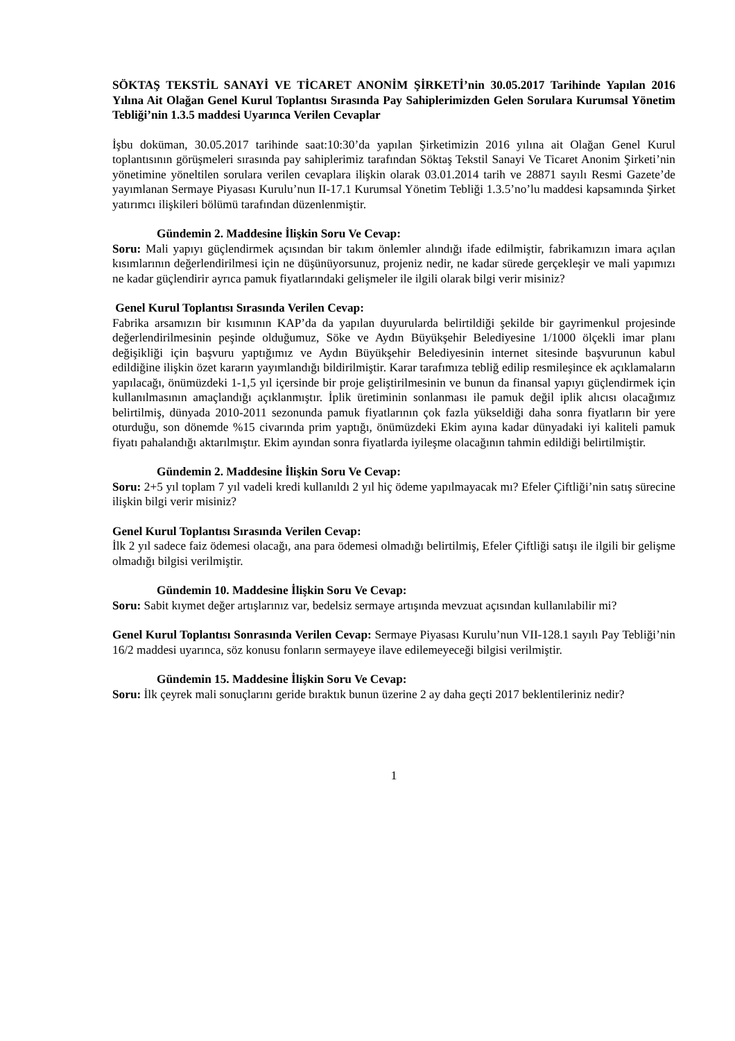SÖKTAŞ TEKSTİL SANAYİ VE TİCARET ANONİM ŞİRKETİ’nin 30.05.2017 Tarihinde Yapılan 2016 Yılına Ait Olağan Genel Kurul Toplantısı Sırasında Pay Sahiplerimizden Gelen Sorulara Kurumsal Yönetim Tebliği’nin 1.3.5 maddesi Uyarınca Verilen Cevaplar
İşbu doküman, 30.05.2017 tarihinde saat:10:30’da yapılan Şirketimizin 2016 yılına ait Olağan Genel Kurul toplantısının görüşmeleri sırasında pay sahiplerimiz tarafından Söktaş Tekstil Sanayi Ve Ticaret Anonim Şirketi’nin yönetimine yöneltilen sorulara verilen cevaplara ilişkin olarak 03.01.2014 tarih ve 28871 sayılı Resmi Gazete’de yayımlanan Sermaye Piyasası Kurulu’nun II-17.1 Kurumsal Yönetim Tebliği 1.3.5’no’lu maddesi kapsamında Şirket yatırımcı ilişkileri bölümü tarafından düzenlenmiştir.
Gündemin 2. Maddesine İlişkin Soru Ve Cevap:
Soru: Mali yapıyı güçlendirmek açısından bir takım önlemler alındığı ifade edilmiştir, fabrikamızın imara açılan kısımlarının değerlendirilmesi için ne düşünüyorsunuz, projeniz nedir, ne kadar sürede gerçekleşir ve mali yapımızı ne kadar güçlendirir ayrıca pamuk fiyatlarındaki gelişmeler ile ilgili olarak bilgi verir misiniz?
Genel Kurul Toplantısı Sırasında Verilen Cevap:
Fabrika arsamızın bir kısımının KAP’da da yapılan duyurularda belirtildiği şekilde bir gayrimenkul projesinde değerlendirilmesinin peşinde olduğumuz, Söke ve Aydın Büyükşehir Belediyesine 1/1000 ölçekli imar planı değişikliği için başvuru yaptığımız ve Aydın Büyükşehir Belediyesinin internet sitesinde başvurunun kabul edildiğine ilişkin özet kararın yayımlandığı bildirilmiştir. Karar tarafımıza tebliğ edilip resmileşince ek açıklamaların yapılacağı, önümüzdeki 1-1,5 yıl içersinde bir proje geliştirilmesinin ve bunun da finansal yapıyı güçlendirmek için kullanılmasının amaçlandığı açıklanmıştır. İplik üretiminin sonlanması ile pamuk değil iplik alıcısı olacağımız belirtilmiş, dünyada 2010-2011 sezonunda pamuk fiyatlarının çok fazla yükseldiği daha sonra fiyatların bir yere oturduğu, son dönemde %15 civarında prim yaptığı, önümüzdeki Ekim ayına kadar dünyadaki iyi kaliteli pamuk fiyatı pahalandığı aktarılmıştır. Ekim ayından sonra fiyatlarda iyileşme olacağının tahmin edildiği belirtilmiştir.
Gündemin 2. Maddesine İlişkin Soru Ve Cevap:
Soru: 2+5 yıl toplam 7 yıl vadeli kredi kullanıldı 2 yıl hiç ödeme yapılmayacak mı? Efeler Çiftliği’nin satış sürecine ilişkin bilgi verir misiniz?
Genel Kurul Toplantısı Sırasında Verilen Cevap:
İlk 2 yıl sadece faiz ödemesi olacağı, ana para ödemesi olmadığı belirtilmiş, Efeler Çiftliği satışı ile ilgili bir gelişme olmadığı bilgisi verilmiştir.
Gündemin 10. Maddesine İlişkin Soru Ve Cevap:
Soru: Sabit kıymet değer artışlarınız var, bedelsiz sermaye artışında mevzuat açısından kullanılabilir mi?
Genel Kurul Toplantısı Sonrasında Verilen Cevap: Sermaye Piyasası Kurulu’nun VII-128.1 sayılı Pay Tebliği’nin 16/2 maddesi uyarınca, söz konusu fonların sermayeye ilave edilemeyeceği bilgisi verilmiştir.
Gündemin 15. Maddesine İlişkin Soru Ve Cevap:
Soru: İlk çeyrek mali sonuçlarını geride bıraktık bunun üzerine 2 ay daha geçti 2017 beklentileriniz nedir?
1